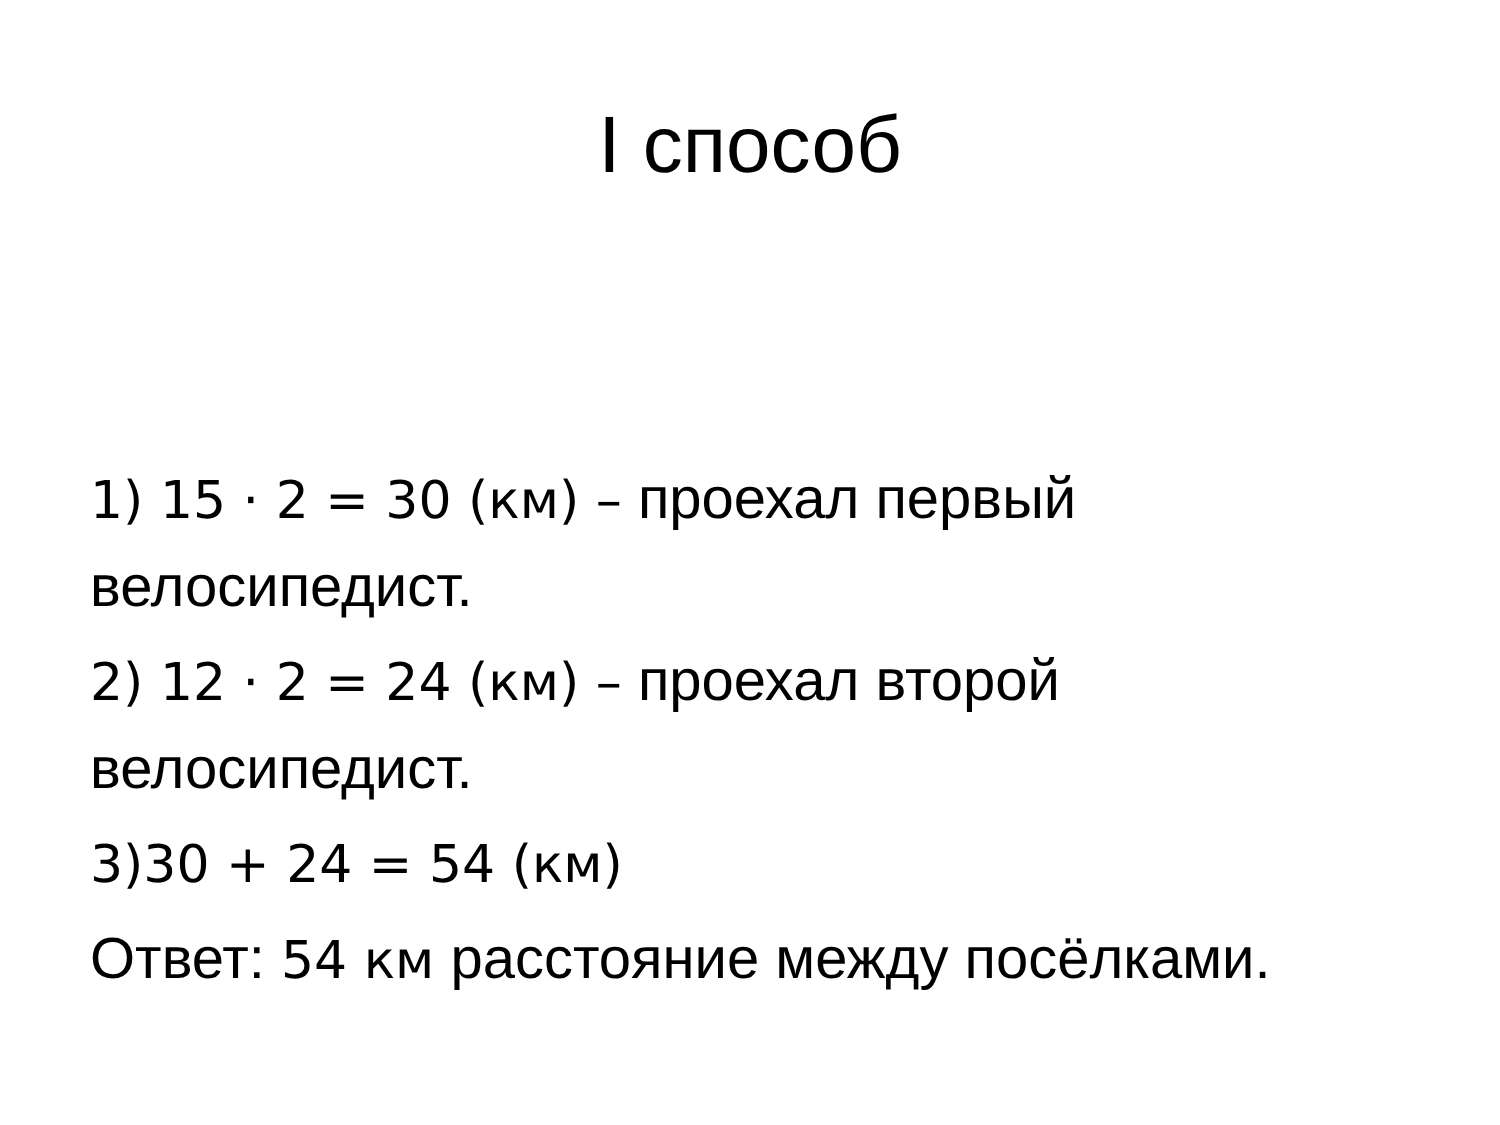I способ
1) 15 · 2 = 30 (км) – проехал первый велосипедист.
2) 12 · 2 = 24 (км) – проехал второй велосипедист.
3)30 + 24 = 54 (км)
Ответ: 54 км расстояние между посёлками.